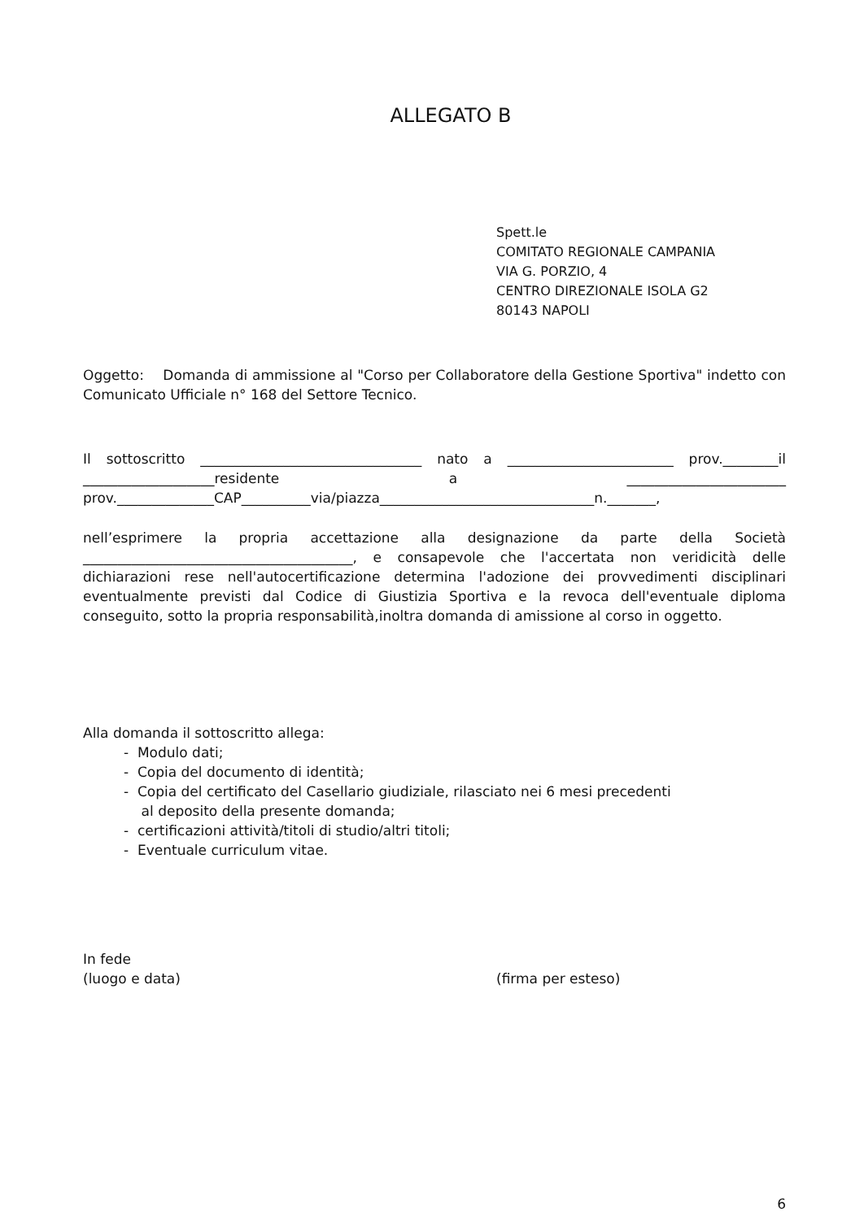ALLEGATO B
Spett.le
COMITATO REGIONALE CAMPANIA
VIA G. PORZIO, 4
CENTRO DIREZIONALE ISOLA G2
80143 NAPOLI
Oggetto: Domanda di ammissione al "Corso per Collaboratore della Gestione Sportiva" indetto con Comunicato Ufficiale n° 168 del Settore Tecnico.
Il sottoscritto ________________________________ nato a ________________________ prov.________il ___________________residente a _______________________ prov.______________CAP__________via/piazza_______________________________n._______,
nell’esprimere la propria accettazione alla designazione da parte della Società _______________________________________, e consapevole che l'accertata non veridicità delle dichiarazioni rese nell'autocertificazione determina l'adozione dei provvedimenti disciplinari eventualmente previsti dal Codice di Giustizia Sportiva e la revoca dell'eventuale diploma conseguito, sotto la propria responsabilità,inoltra domanda di amissione al corso in oggetto.
Alla domanda il sottoscritto allega:
- Modulo dati;
- Copia del documento di identità;
- Copia del certificato del Casellario giudiziale, rilasciato nei 6 mesi precedenti
al deposito della presente domanda;
- certificazioni attività/titoli di studio/altri titoli;
- Eventuale curriculum vitae.
In fede
(luogo e data) (firma per esteso)
6